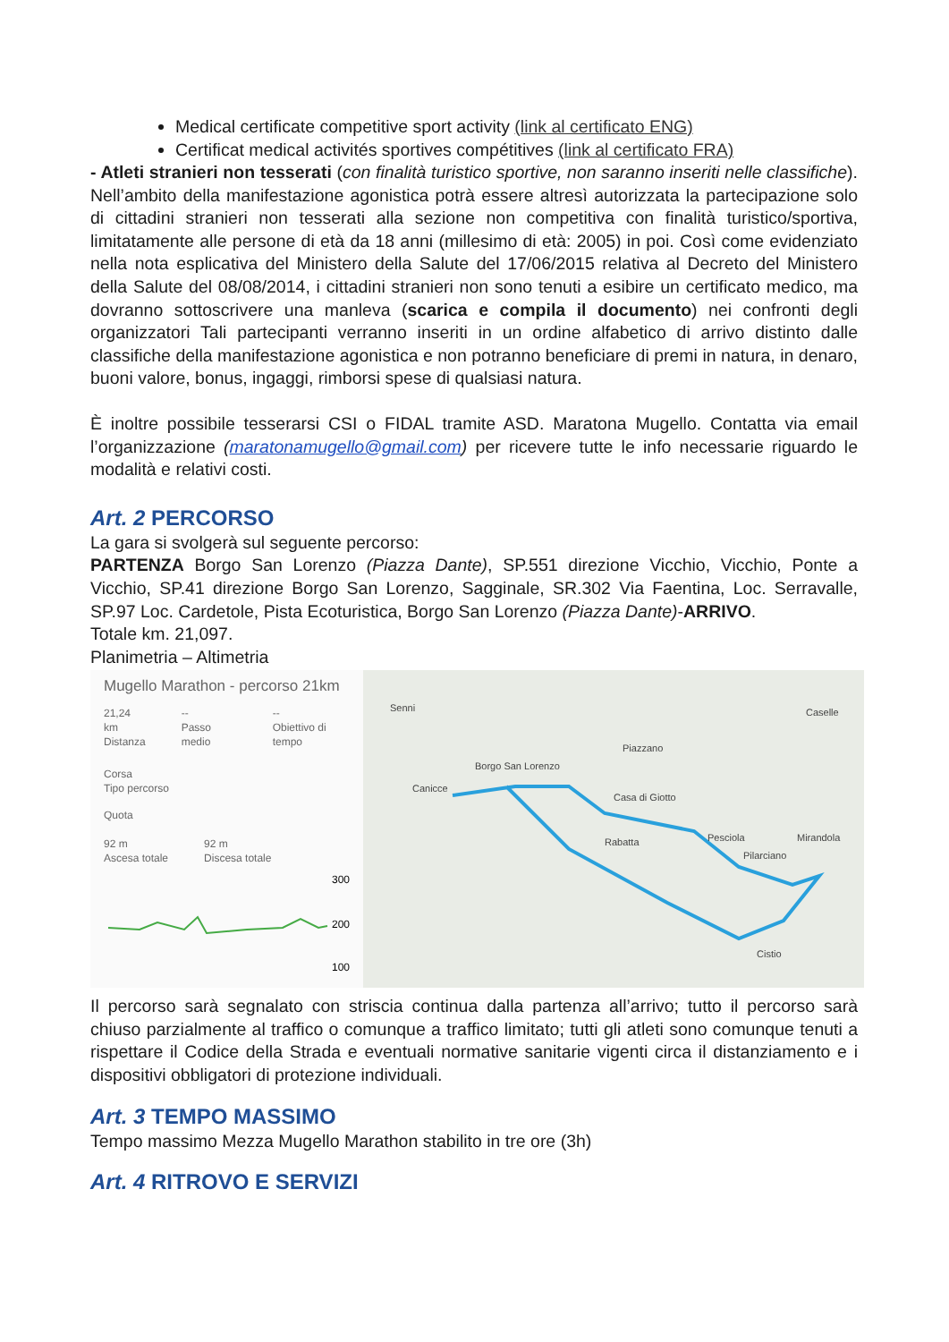Medical certificate competitive sport activity (link al certificato ENG)
Certificat medical activités sportives compétitives (link al certificato FRA)
- Atleti stranieri non tesserati (con finalità turistico sportive, non saranno inseriti nelle classifiche). Nell’ambito della manifestazione agonistica potrà essere altresì autorizzata la partecipazione solo di cittadini stranieri non tesserati alla sezione non competitiva con finalità turistico/sportiva, limitatamente alle persone di età da 18 anni (millesimo di età: 2005) in poi. Così come evidenziato nella nota esplicativa del Ministero della Salute del 17/06/2015 relativa al Decreto del Ministero della Salute del 08/08/2014, i cittadini stranieri non sono tenuti a esibire un certificato medico, ma dovranno sottoscrivere una manleva (scarica e compila il documento) nei confronti degli organizzatori Tali partecipanti verranno inseriti in un ordine alfabetico di arrivo distinto dalle classifiche della manifestazione agonistica e non potranno beneficiare di premi in natura, in denaro, buoni valore, bonus, ingaggi, rimborsi spese di qualsiasi natura.
È inoltre possibile tesserarsi CSI o FIDAL tramite ASD. Maratona Mugello. Contatta via email l’organizzazione (maratonamugello@gmail.com) per ricevere tutte le info necessarie riguardo le modalità e relativi costi.
Art. 2 PERCORSO
La gara si svolgerà sul seguente percorso:
PARTENZA Borgo San Lorenzo (Piazza Dante), SP.551 direzione Vicchio, Vicchio, Ponte a Vicchio, SP.41 direzione Borgo San Lorenzo, Sagginale, SR.302 Via Faentina, Loc. Serravalle, SP.97 Loc. Cardetole, Pista Ecoturistica, Borgo San Lorenzo (Piazza Dante)-ARRIVO.
Totale km. 21,097.
Planimetria – Altimetria
Mugello Marathon - percorso 21km
21,24 km
Distanza
--
Passo medio
--
Obiettivo di tempo
Corsa
Tipo percorso
Quota
92 m
Ascesa totale
92 m
Discesa totale
300
200
100
Senni Caselle
Piazzano
Borgo San Lorenzo
Casa di Giotto
Rabatta Pesciola Mirandola
Pilarciano
Cistio
Canicce
Il percorso sarà segnalato con striscia continua dalla partenza all’arrivo; tutto il percorso sarà chiuso parzialmente al traffico o comunque a traffico limitato; tutti gli atleti sono comunque tenuti a rispettare il Codice della Strada e eventuali normative sanitarie vigenti circa il distanziamento e i dispositivi obbligatori di protezione individuali.
Art. 3 TEMPO MASSIMO
Tempo massimo Mezza Mugello Marathon stabilito in tre ore (3h)
Art. 4 RITROVO E SERVIZI